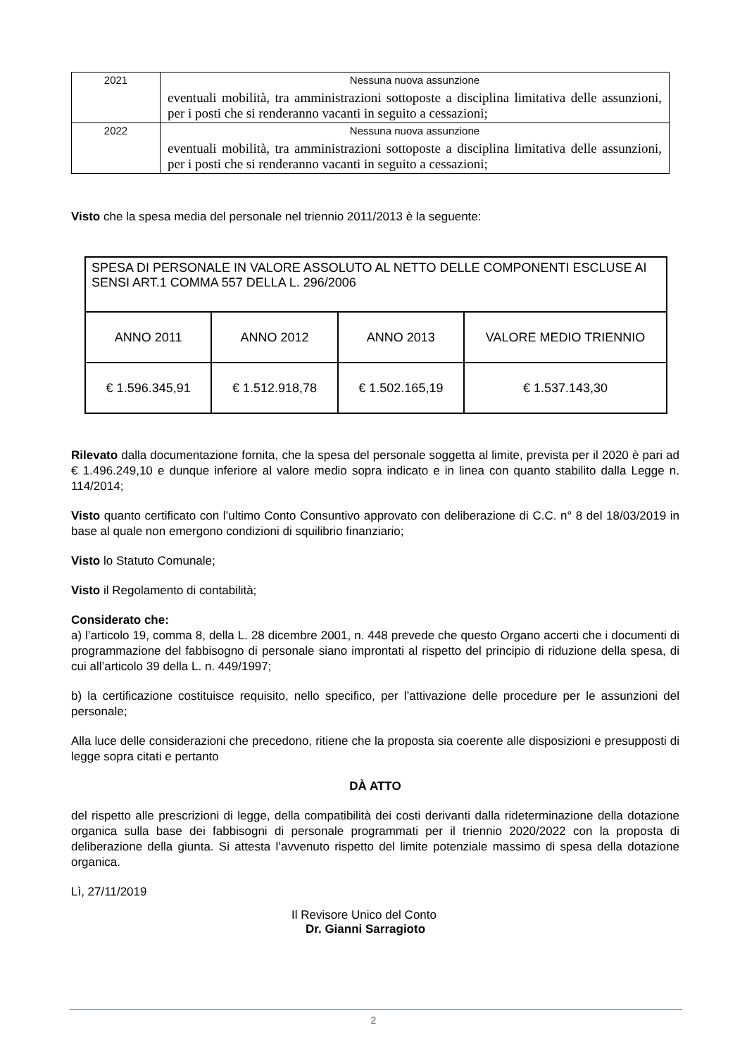| 2021 | Nessuna nuova assunzione eventuali mobilità, tra amministrazioni sottoposte a disciplina limitativa delle assunzioni, per i posti che si renderanno vacanti in seguito a cessazioni; |
| 2022 | Nessuna nuova assunzione eventuali mobilità, tra amministrazioni sottoposte a disciplina limitativa delle assunzioni, per i posti che si renderanno vacanti in seguito a cessazioni; |
Visto che la spesa media del personale nel triennio 2011/2013 è la seguente:
| SPESA DI PERSONALE IN VALORE ASSOLUTO AL NETTO DELLE COMPONENTI ESCLUSE AI SENSI ART.1 COMMA 557 DELLA L. 296/2006 | | | |
| ANNO 2011 | ANNO 2012 | ANNO 2013 | VALORE MEDIO TRIENNIO |
| € 1.596.345,91 | € 1.512.918,78 | € 1.502.165,19 | € 1.537.143,30 |
Rilevato dalla documentazione fornita, che la spesa del personale soggetta al limite, prevista per il 2020 è pari ad € 1.496.249,10 e dunque inferiore al valore medio sopra indicato e in linea con quanto stabilito dalla Legge n. 114/2014;
Visto quanto certificato con l’ultimo Conto Consuntivo approvato con deliberazione di C.C. n° 8 del 18/03/2019 in base al quale non emergono condizioni di squilibrio finanziario;
Visto lo Statuto Comunale;
Visto il Regolamento di contabilità;
Considerato che:
a) l’articolo 19, comma 8, della L. 28 dicembre 2001, n. 448 prevede che questo Organo accerti che i documenti di programmazione del fabbisogno di personale siano improntati al rispetto del principio di riduzione della spesa, di cui all’articolo 39 della L. n. 449/1997;
b) la certificazione costituisce requisito, nello specifico, per l’attivazione delle procedure per le assunzioni del personale;
Alla luce delle considerazioni che precedono, ritiene che la proposta sia coerente alle disposizioni e presupposti di legge sopra citati e pertanto
DÀ ATTO
del rispetto alle prescrizioni di legge, della compatibilità dei costi derivanti dalla rideterminazione della dotazione organica sulla base dei fabbisogni di personale programmati per il triennio 2020/2022 con la proposta di deliberazione della giunta. Si attesta l’avvenuto rispetto del limite potenziale massimo di spesa della dotazione organica.
Lì, 27/11/2019
Il Revisore Unico del Conto
Dr. Gianni Sarragioto
2